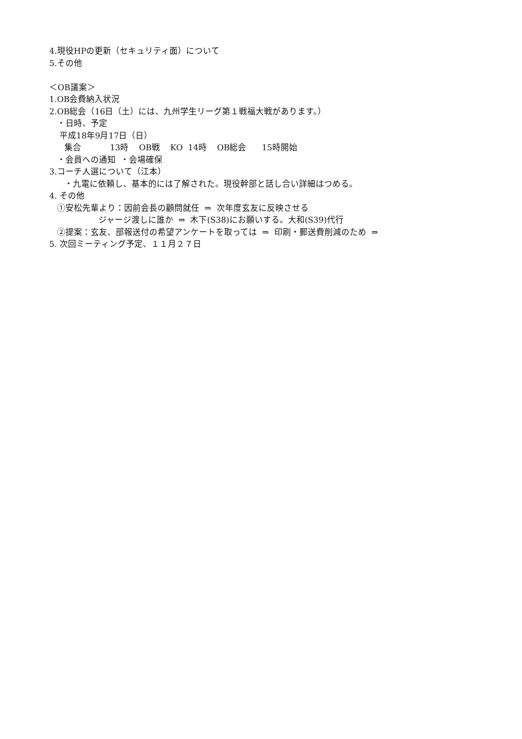4.現役HPの更新（セキュリティ面）について
5.その他
＜OB議案＞
1.OB会費納入状況
2.OB総会（16日（土）には、九州学生リーグ第１戦福大戦があります。）
・日時、予定
平成18年9月17日（日）
集合 13時 OB戦 KO 14時 OB総会 15時開始
・会員への通知 ・会場確保
3.コーチ人選について（江本）
・九電に依頼し、基本的には了解された。現役幹部と話し合い詳細はつめる。
4. その他
①安松先輩より：因前会長の顧問就任 ⇒ 次年度玄友に反映させる
ジャージ渡しに誰か ⇒ 木下(S38)にお願いする。大和(S39)代行
②提案：玄友、部報送付の希望アンケートを取っては ⇒ 印刷・郵送費削減のため ⇒
5. 次回ミーティング予定、１１月２７日